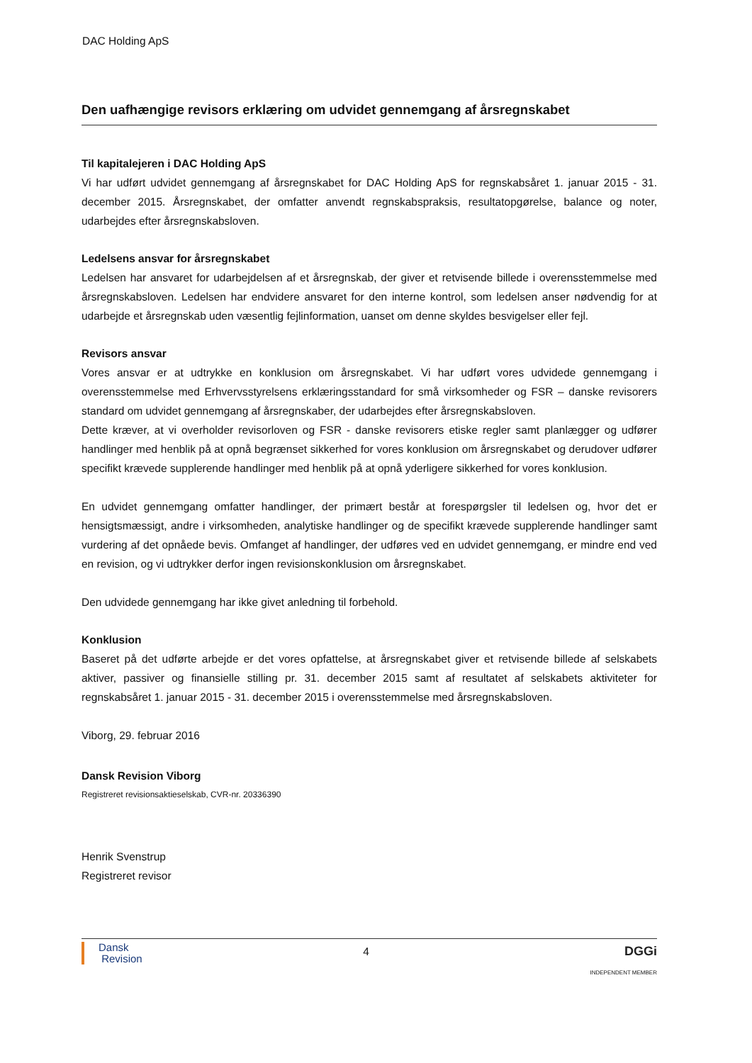DAC Holding ApS
Den uafhængige revisors erklæring om udvidet gennemgang af årsregnskabet
Til kapitalejeren i DAC Holding ApS
Vi har udført udvidet gennemgang af årsregnskabet for DAC Holding ApS for regnskabsåret 1. januar 2015 - 31. december 2015. Årsregnskabet, der omfatter anvendt regnskabspraksis, resultatopgørelse, balance og noter, udarbejdes efter årsregnskabsloven.
Ledelsens ansvar for årsregnskabet
Ledelsen har ansvaret for udarbejdelsen af et årsregnskab, der giver et retvisende billede i overensstemmelse med årsregnskabsloven. Ledelsen har endvidere ansvaret for den interne kontrol, som ledelsen anser nødvendig for at udarbejde et årsregnskab uden væsentlig fejlinformation, uanset om denne skyldes besvigelser eller fejl.
Revisors ansvar
Vores ansvar er at udtrykke en konklusion om årsregnskabet. Vi har udført vores udvidede gennemgang i overensstemmelse med Erhvervsstyrelsens erklæringsstandard for små virksomheder og FSR – danske revisorers standard om udvidet gennemgang af årsregnskaber, der udarbejdes efter årsregnskabsloven.
Dette kræver, at vi overholder revisorloven og FSR - danske revisorers etiske regler samt planlægger og udfører handlinger med henblik på at opnå begrænset sikkerhed for vores konklusion om årsregnskabet og derudover udfører specifikt krævede supplerende handlinger med henblik på at opnå yderligere sikkerhed for vores konklusion.
En udvidet gennemgang omfatter handlinger, der primært består at forespørgsler til ledelsen og, hvor det er hensigtsmæssigt, andre i virksomheden, analytiske handlinger og de specifikt krævede supplerende handlinger samt vurdering af det opnåede bevis. Omfanget af handlinger, der udføres ved en udvidet gennemgang, er mindre end ved en revision, og vi udtrykker derfor ingen revisionskonklusion om årsregnskabet.
Den udvidede gennemgang har ikke givet anledning til forbehold.
Konklusion
Baseret på det udførte arbejde er det vores opfattelse, at årsregnskabet giver et retvisende billede af selskabets aktiver, passiver og finansielle stilling pr. 31. december 2015 samt af resultatet af selskabets aktiviteter for regnskabsåret 1. januar 2015 - 31. december 2015 i overensstemmelse med årsregnskabsloven.
Viborg, 29. februar 2016
Dansk Revision Viborg
Registreret revisionsaktieselskab, CVR-nr. 20336390
Henrik Svenstrup
Registreret revisor
Dansk
Revision
4
DGGi
INDEPENDENT MEMBER